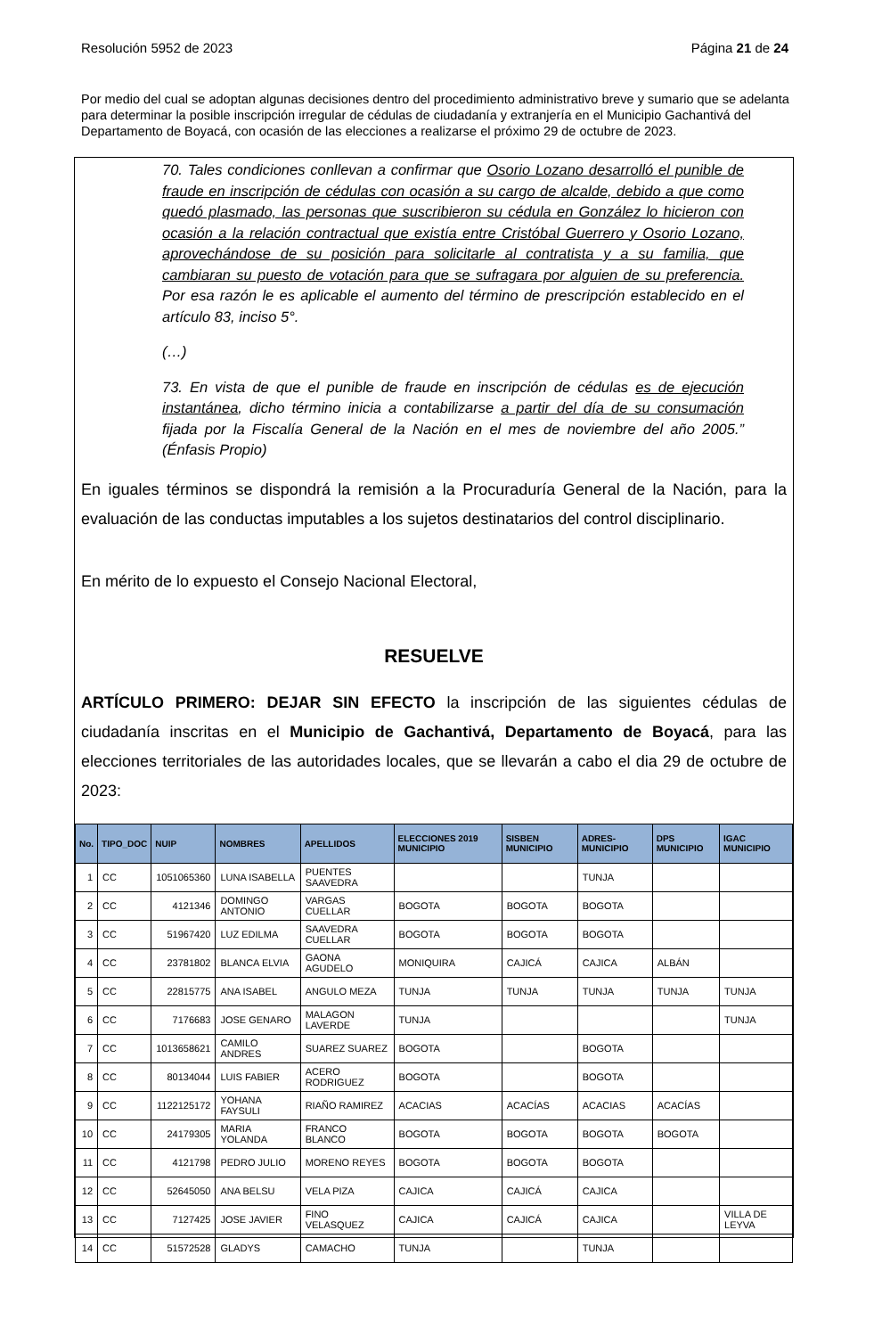Resolución 5952 de 2023 Página 21 de 24
Por medio del cual se adoptan algunas decisiones dentro del procedimiento administrativo breve y sumario que se adelanta para determinar la posible inscripción irregular de cédulas de ciudadanía y extranjería en el Municipio Gachantivá del Departamento de Boyacá, con ocasión de las elecciones a realizarse el próximo 29 de octubre de 2023.
70. Tales condiciones conllevan a confirmar que Osorio Lozano desarrolló el punible de fraude en inscripción de cédulas con ocasión a su cargo de alcalde, debido a que como quedó plasmado, las personas que suscribieron su cédula en González lo hicieron con ocasión a la relación contractual que existía entre Cristóbal Guerrero y Osorio Lozano, aprovechándose de su posición para solicitarle al contratista y a su familia, que cambiaran su puesto de votación para que se sufragara por alguien de su preferencia. Por esa razón le es aplicable el aumento del término de prescripción establecido en el artículo 83, inciso 5°.
(…)
73. En vista de que el punible de fraude en inscripción de cédulas es de ejecución instantánea, dicho término inicia a contabilizarse a partir del día de su consumación fijada por la Fiscalía General de la Nación en el mes de noviembre del año 2005.” (Énfasis Propio)
En iguales términos se dispondrá la remisión a la Procuraduría General de la Nación, para la evaluación de las conductas imputables a los sujetos destinatarios del control disciplinario.
En mérito de lo expuesto el Consejo Nacional Electoral,
RESUELVE
ARTÍCULO PRIMERO: DEJAR SIN EFECTO la inscripción de las siguientes cédulas de ciudadanía inscritas en el Municipio de Gachantivá, Departamento de Boyacá, para las elecciones territoriales de las autoridades locales, que se llevarán a cabo el dia 29 de octubre de 2023:
| No. | TIPO_DOC | NUIP | NOMBRES | APELLIDOS | ELECCIONES 2019 MUNICIPIO | SISBEN MUNICIPIO | ADRES-MUNICIPIO | DPS MUNICIPIO | IGAC MUNICIPIO |
| --- | --- | --- | --- | --- | --- | --- | --- | --- | --- |
| 1 | CC | 1051065360 | LUNA ISABELLA | PUENTES SAAVEDRA | | | TUNJA | | |
| 2 | CC | 4121346 | DOMINGO ANTONIO | VARGAS CUELLAR | BOGOTA | BOGOTA | BOGOTA | | |
| 3 | CC | 51967420 | LUZ EDILMA | SAAVEDRA CUELLAR | BOGOTA | BOGOTA | BOGOTA | | |
| 4 | CC | 23781802 | BLANCA ELVIA | GAONA AGUDELO | MONIQUIRA | CAJICÁ | CAJICA | ALBÁN | |
| 5 | CC | 22815775 | ANA ISABEL | ANGULO MEZA | TUNJA | TUNJA | TUNJA | TUNJA | TUNJA |
| 6 | CC | 7176683 | JOSE GENARO | MALAGON LAVERDE | TUNJA | | | | TUNJA |
| 7 | CC | 1013658621 | CAMILO ANDRES | SUAREZ SUAREZ | BOGOTA | | BOGOTA | | |
| 8 | CC | 80134044 | LUIS FABIER | ACERO RODRIGUEZ | BOGOTA | | BOGOTA | | |
| 9 | CC | 1122125172 | YOHANA FAYSULI | RIAÑO RAMIREZ | ACACIAS | ACACÍAS | ACACIAS | ACACÍAS | |
| 10 | CC | 24179305 | MARIA YOLANDA | FRANCO BLANCO | BOGOTA | BOGOTA | BOGOTA | BOGOTA | |
| 11 | CC | 4121798 | PEDRO JULIO | MORENO REYES | BOGOTA | BOGOTA | BOGOTA | | |
| 12 | CC | 52645050 | ANA BELSU | VELA PIZA | CAJICA | CAJICÁ | CAJICA | | |
| 13 | CC | 7127425 | JOSE JAVIER | FINO VELASQUEZ | CAJICA | CAJICÁ | CAJICA | | VILLA DE LEYVA |
| 14 | CC | 51572528 | GLADYS | CAMACHO | TUNJA | | TUNJA | | |